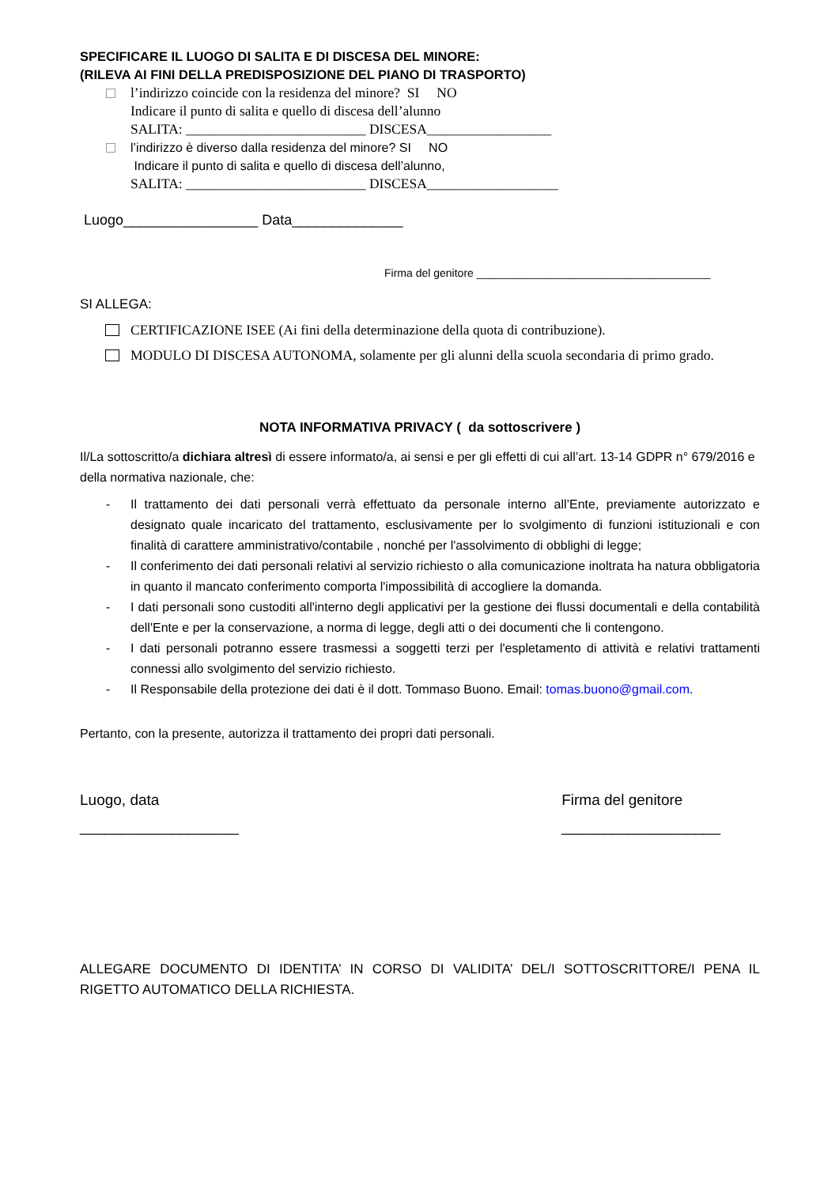SPECIFICARE IL LUOGO DI SALITA E DI DISCESA DEL MINORE:
(RILEVA AI FINI DELLA PREDISPOSIZIONE DEL PIANO DI TRASPORTO)
l’indirizzo coincide con la residenza del minore? SI NO
Indicare il punto di salita e quello di discesa dell’alunno
SALITA: __________________________ DISCESA__________________
l’indirizzo è diverso dalla residenza del minore? SI NO
Indicare il punto di salita e quello di discesa dell’alunno,
SALITA: __________________________ DISCESA___________________
Luogo_________________ Data______________
Firma del genitore ______________________________________
SI ALLEGA:
CERTIFICAZIONE ISEE (Ai fini della determinazione della quota di contribuzione).
MODULO DI DISCESA AUTONOMA, solamente per gli alunni della scuola secondaria di primo grado.
NOTA INFORMATIVA PRIVACY ( da sottoscrivere )
Il/La sottoscritto/a dichiara altresì di essere informato/a, ai sensi e per gli effetti di cui all’art. 13-14 GDPR n° 679/2016 e della normativa nazionale, che:
- Il trattamento dei dati personali verrà effettuato da personale interno all’Ente, previamente autorizzato e designato quale incaricato del trattamento, esclusivamente per lo svolgimento di funzioni istituzionali e con finalità di carattere amministrativo/contabile , nonché per l'assolvimento di obblighi di legge;
- Il conferimento dei dati personali relativi al servizio richiesto o alla comunicazione inoltrata ha natura obbligatoria in quanto il mancato conferimento comporta l'impossibilità di accogliere la domanda.
- I dati personali sono custoditi all'interno degli applicativi per la gestione dei flussi documentali e della contabilità dell'Ente e per la conservazione, a norma di legge, degli atti o dei documenti che li contengono.
- I dati personali potranno essere trasmessi a soggetti terzi per l'espletamento di attività e relativi trattamenti connessi allo svolgimento del servizio richiesto.
- Il Responsabile della protezione dei dati è il dott. Tommaso Buono. Email: tomas.buono@gmail.com.
Pertanto, con la presente, autorizza il trattamento dei propri dati personali.
Luogo, data
___________________
Firma del genitore
___________________
ALLEGARE DOCUMENTO DI IDENTITA’ IN CORSO DI VALIDITA’ DEL/I SOTTOSCRITTORE/I PENA IL RIGETTO AUTOMATICO DELLA RICHIESTA.